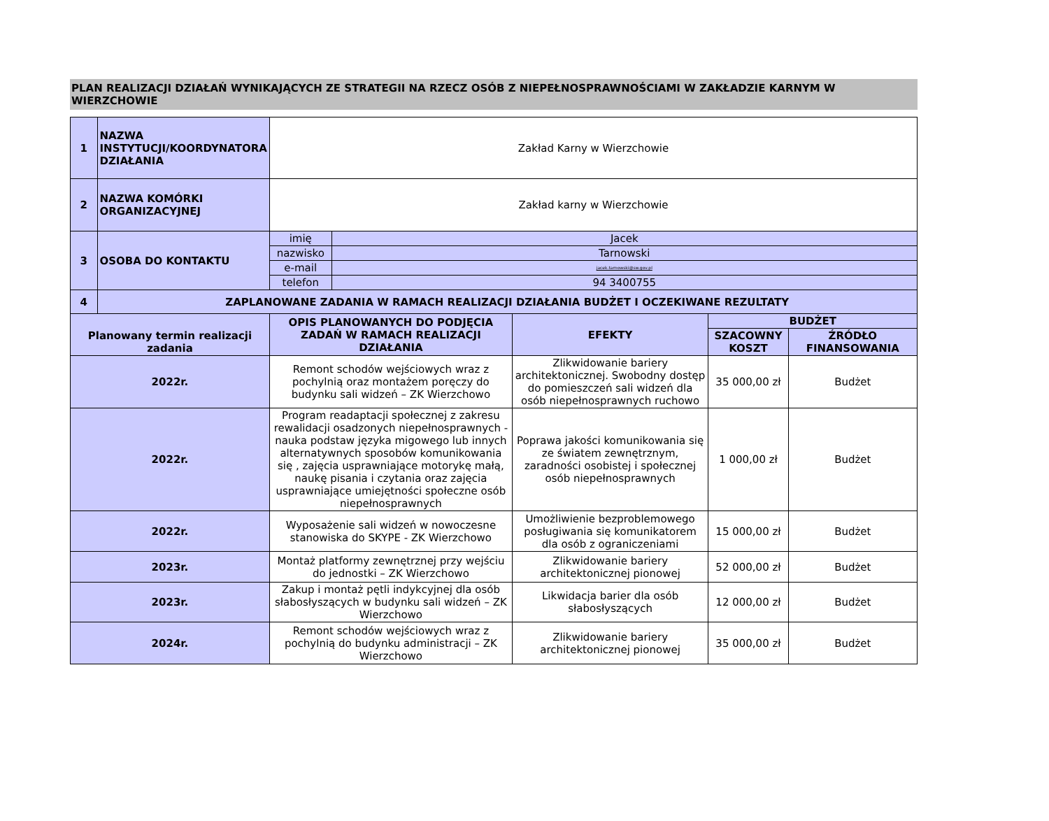PLAN REALIZACJI DZIAŁAŃ WYNIKAJĄCYCH ZE STRATEGII NA RZECZ OSÓB Z NIEPEŁNOSPRAWNOŚCIAMI W ZAKŁADZIE KARNYM W WIERZCHOWIE
| 1 | NAZWA INSTYTUCJI/KOORDYNATORA DZIAŁANIA | Zakład Karny w Wierzchowie | | | | |
| 2 | NAZWA KOMÓRKI ORGANIZACYJNEJ | Zakład karny w Wierzchowie | | | | |
| 3 | OSOBA DO KONTAKTU | imię | Jacek | | | |
| | | nazwisko | Tarnowski | | | |
| | | e-mail | jacek.tarnowski@sw.gov.pl | | | |
| | | telefon | 94 3400755 | | | |
| 4 | ZAPLANOWANE ZADANIA W RAMACH REALIZACJI DZIAŁANIA BUDŻET I OCZEKIWANE REZULTATY | | | | | |
| Planowany termin realizacji zadania | | OPIS PLANOWANYCH DO PODJĘCIA ZADAŃ W RAMACH REALIZACJI DZIAŁANIA | | EFEKTY | BUDŻET | |
| | | | | | SZACOWNY KOSZT | ŹRÓDŁO FINANSOWANIA |
| 2022r. | | Remont schodów wejściowych wraz z pochylnią oraz montażem poręczy do budynku sali widzeń – ZK Wierzchowo | | Zlikwidowanie bariery architektonicznej. Swobodny dostęp do pomieszczeń sali widzeń dla osób niepełnosprawnych ruchowo | 35 000,00 zł | Budżet |
| 2022r. | | Program readaptacji społecznej z zakresu rewalidacji osadzonych niepełnosprawnych -nauka podstaw języka migowego lub innych alternatywnych sposobów komunikowania się , zajęcia usprawniające motorykę małą, naukę pisania i czytania oraz zajęcia usprawniające umiejętności społeczne osób niepełnosprawnych | | Poprawa jakości komunikowania się ze światem zewnętrznym, zaradności osobistej i społecznej osób niepełnosprawnych | 1 000,00 zł | Budżet |
| 2022r. | | Wyposażenie sali widzeń w nowoczesne stanowiska do SKYPE - ZK Wierzchowo | | Umożliwienie bezproblemowego posługiwania się komunikatorem dla osób z ograniczeniami | 15 000,00 zł | Budżet |
| 2023r. | | Montaż platformy zewnętrznej przy wejściu do jednostki – ZK Wierzchowo | | Zlikwidowanie bariery architektonicznej pionowej | 52 000,00 zł | Budżet |
| 2023r. | | Zakup i montaż pętli indykcyjnej dla osób słabosłyszących w budynku sali widzeń – ZK Wierzchowo | | Likwidacja barier dla osób słabosłyszących | 12 000,00 zł | Budżet |
| 2024r. | | Remont schodów wejściowych wraz z pochylnią do budynku administracji – ZK Wierzchowo | | Zlikwidowanie bariery architektonicznej pionowej | 35 000,00 zł | Budżet |